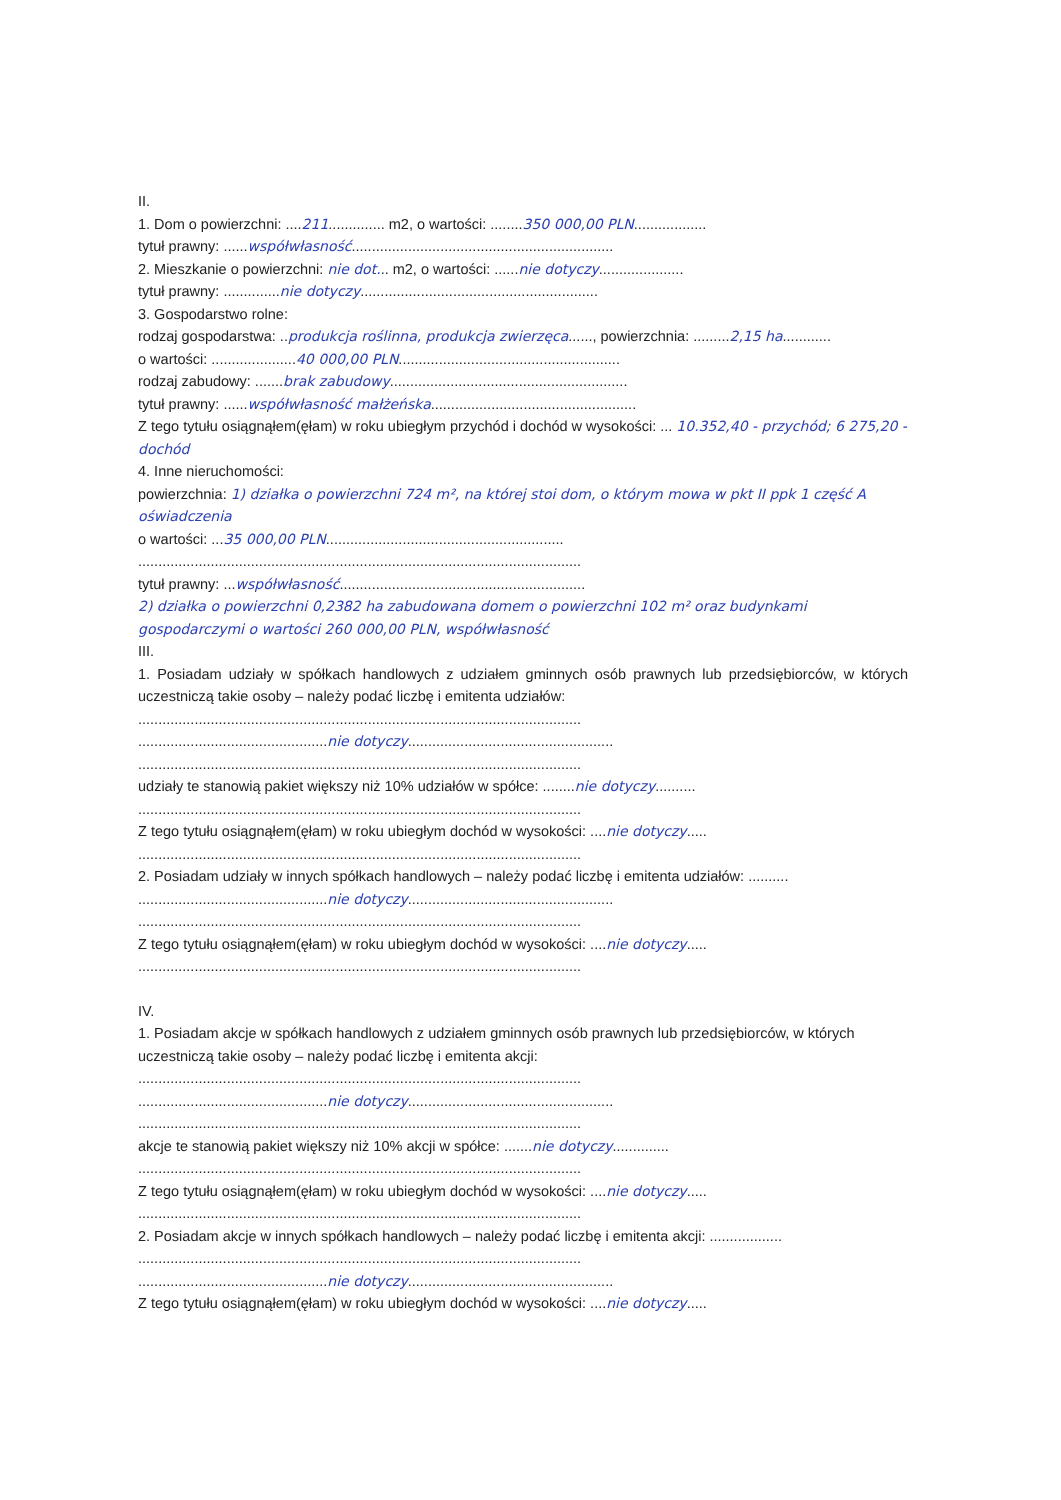II.
1. Dom o powierzchni: ....211.............. m2, o wartości: ........350 000,00 PLN..................
tytuł prawny: ......współwłasność.................................................................
2. Mieszkanie o powierzchni: nie dot... m2, o wartości: ......nie dotyczy.....................
tytuł prawny: ..............nie dotyczy...........................................................
3. Gospodarstwo rolne:
rodzaj gospodarstwa: ..produkcja roślinna, produkcja zwierzęca......, powierzchnia: .........2,15 ha............
o wartości: .....................40 000,00 PLN.......................................................
rodzaj zabudowy: .......brak zabudowy...........................................................
tytuł prawny: ......współwłasność małżeńska...................................................
Z tego tytułu osiągnąłem(ęłam) w roku ubiegłym przychód i dochód w wysokości: ... 10.352,40 - przychód; 6 275,20 - dochód
4. Inne nieruchomości:
powierzchnia: 1) działka o powierzchni 724 m², na której stoi dom, o którym mowa w pkt II ppk 1 część A oświadczenia
o wartości: ...35 000,00 PLN...........................................................
..............................................................................................................
tytuł prawny: ...współwłasność.............................................................
2) działka o powierzchni 0,2382 ha zabudowana domem o powierzchni 102 m² oraz budynkami gospodarczymi o wartości 260 000,00 PLN, współwłasność
III.
1. Posiadam udziały w spółkach handlowych z udziałem gminnych osób prawnych lub przedsiębiorców, w których uczestniczą takie osoby – należy podać liczbę i emitenta udziałów:
..............................................................................................................
...............................................nie dotyczy...................................................
..............................................................................................................
udziały te stanowią pakiet większy niż 10% udziałów w spółce: ........nie dotyczy..........
..............................................................................................................
Z tego tytułu osiągnąłem(ęłam) w roku ubiegłym dochód w wysokości: ....nie dotyczy.....
..............................................................................................................
2. Posiadam udziały w innych spółkach handlowych – należy podać liczbę i emitenta udziałów: ..........
...............................................nie dotyczy...................................................
..............................................................................................................
Z tego tytułu osiągnąłem(ęłam) w roku ubiegłym dochód w wysokości: ....nie dotyczy.....
..............................................................................................................
IV.
1. Posiadam akcje w spółkach handlowych z udziałem gminnych osób prawnych lub przedsiębiorców, w których uczestniczą takie osoby – należy podać liczbę i emitenta akcji:
..............................................................................................................
...............................................nie dotyczy...................................................
..............................................................................................................
akcje te stanowią pakiet większy niż 10% akcji w spółce: .......nie dotyczy..............
..............................................................................................................
Z tego tytułu osiągnąłem(ęłam) w roku ubiegłym dochód w wysokości: ....nie dotyczy.....
..............................................................................................................
2. Posiadam akcje w innych spółkach handlowych – należy podać liczbę i emitenta akcji: ..................
..............................................................................................................
...............................................nie dotyczy...................................................
Z tego tytułu osiągnąłem(ęłam) w roku ubiegłym dochód w wysokości: ....nie dotyczy.....